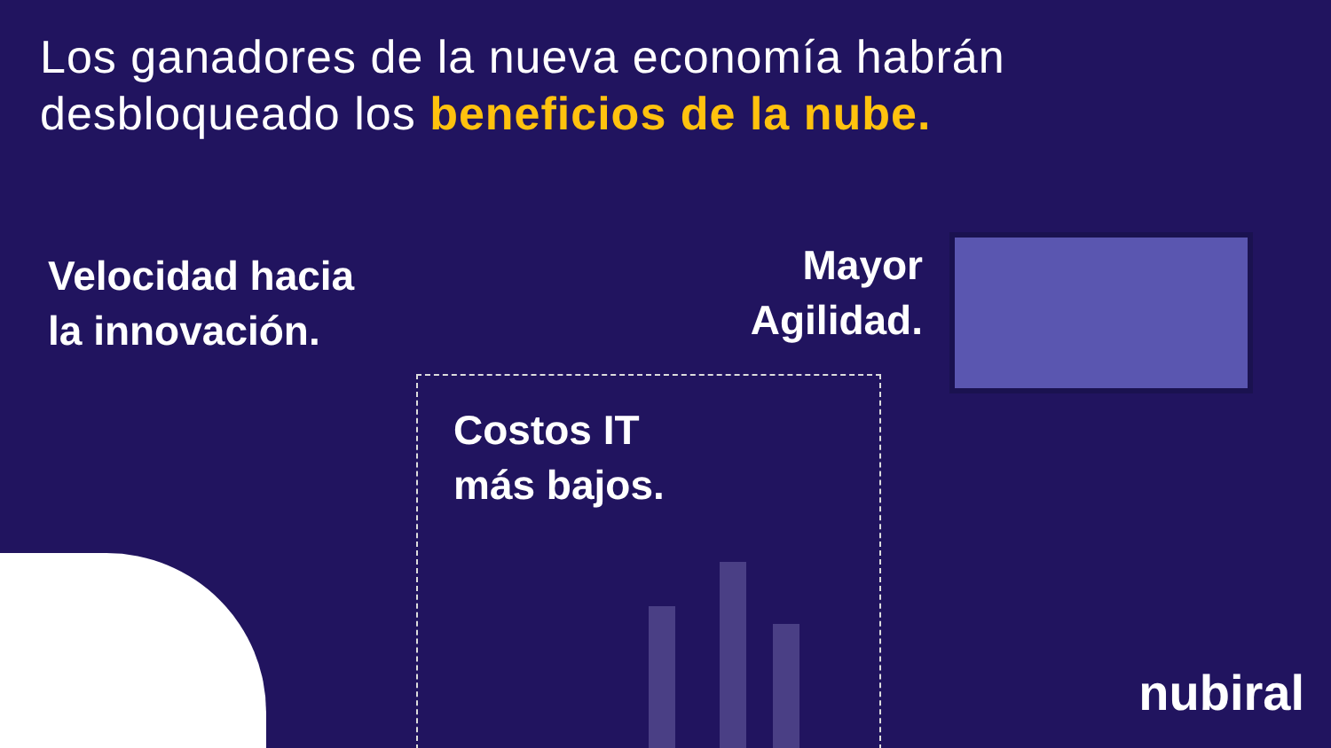Los ganadores de la nueva economía habrán
desbloqueado los beneficios de la nube.
Velocidad hacia
la innovación.
Mayor
Agilidad.
Costos IT
más bajos.
nubiral